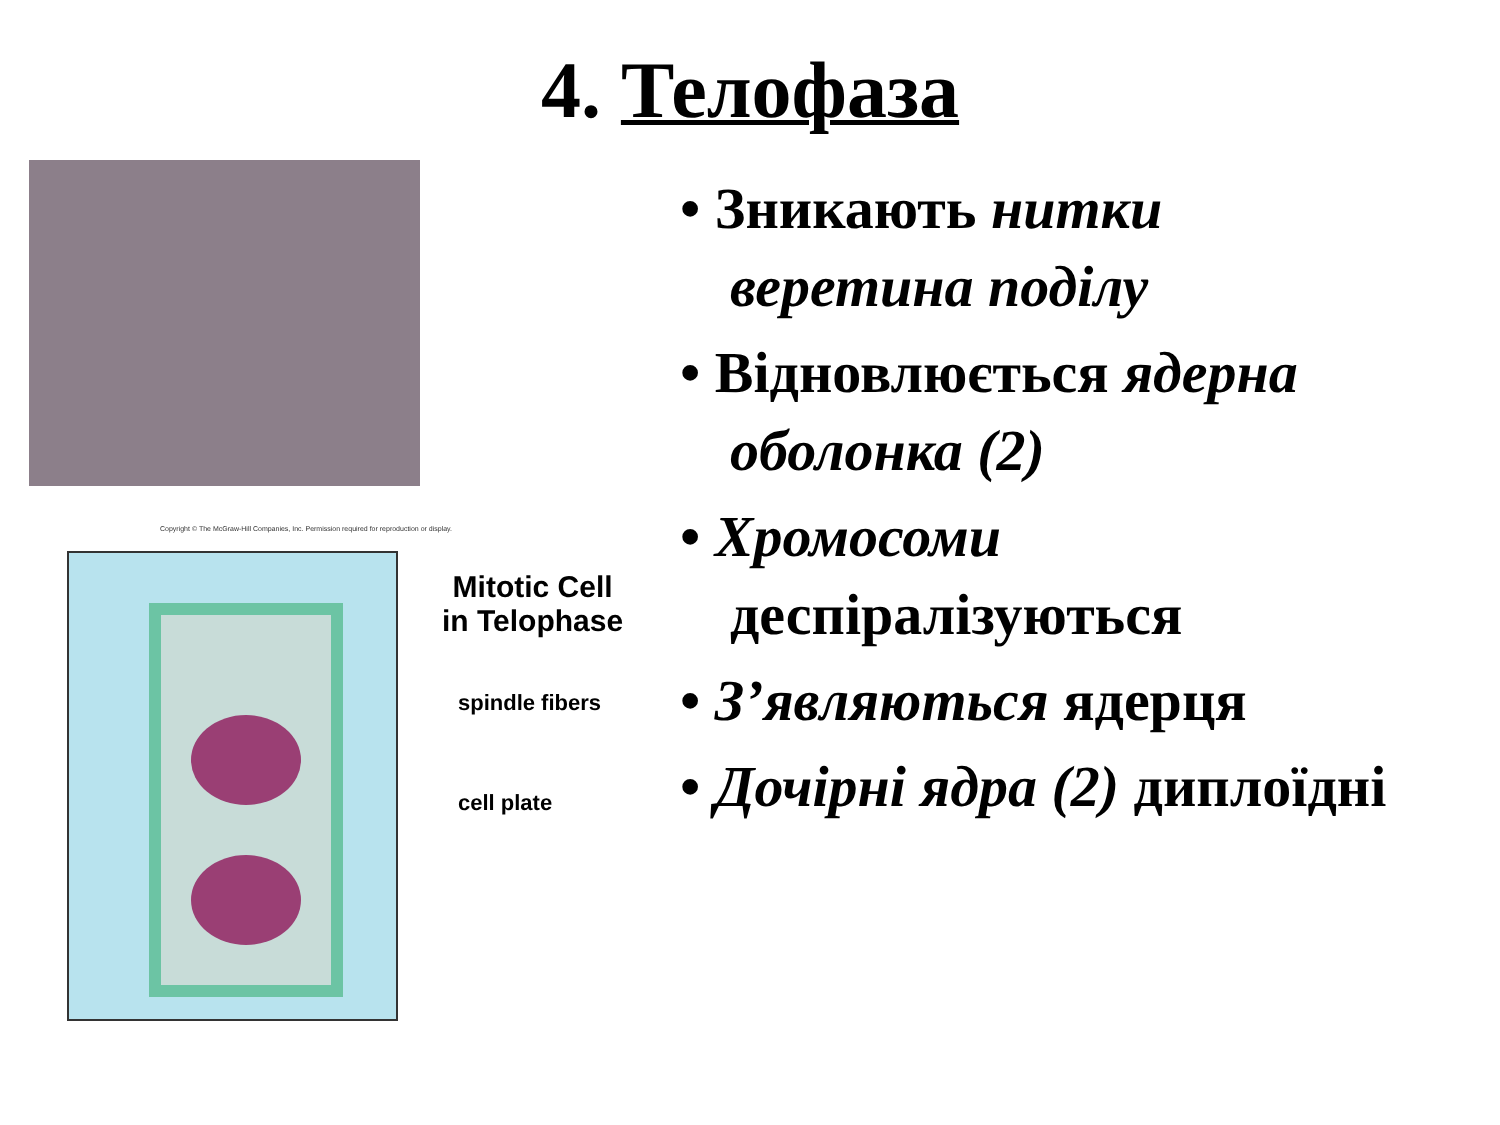4. Телофаза
Copyright © The McGraw-Hill Companies, Inc. Permission required for reproduction or display.
Mitotic Cell
in Telophase
spindle fibers
cell plate
• Зникають нитки веретина поділу
• Відновлюється ядерна оболонка (2)
• Хромосоми деспіралізуються
• З’являються ядерця
• Дочірні ядра (2) диплоїдні